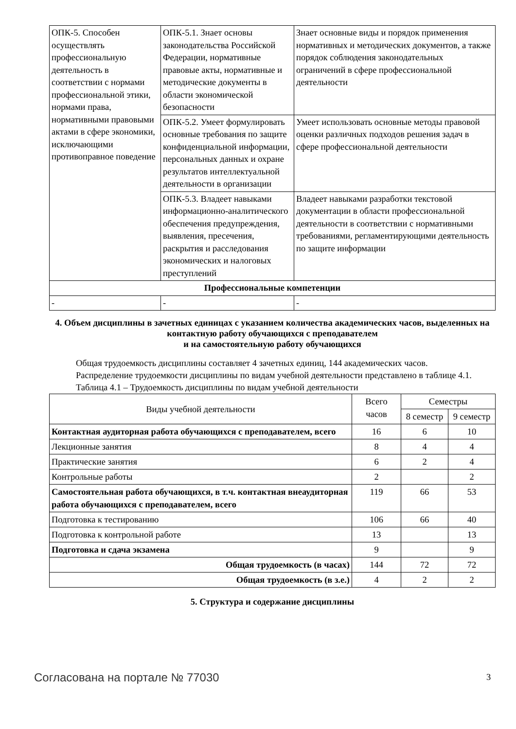| ОПК-5. Способен осуществлять профессиональную деятельность в соответствии с нормами профессиональной этики, нормами права, нормативными правовыми актами в сфере экономики, исключающими противоправное поведение | ОПК-5.1. Знает основы законодательства Российской Федерации, нормативные правовые акты, нормативные и методические документы в области экономической безопасности | Знает основные виды и порядок применения нормативных и методических документов, а также порядок соблюдения законодательных ограничений в сфере профессиональной деятельности |
| | ОПК-5.2. Умеет формулировать основные требования по защите конфиденциальной информации, персональных данных и охране результатов интеллектуальной деятельности в организации | Умеет использовать основные методы правовой оценки различных подходов решения задач в сфере профессиональной деятельности |
| | ОПК-5.3. Владеет навыками информационно-аналитического обеспечения предупреждения, выявления, пресечения, раскрытия и расследования экономических и налоговых преступлений | Владеет навыками разработки текстовой документации в области профессиональной деятельности в соответствии с нормативными требованиями, регламентирующими деятельность по защите информации |
| Профессиональные компетенции | | |
| - | - | - |
4. Объем дисциплины в зачетных единицах с указанием количества академических часов, выделенных на контактную работу обучающихся с преподавателем
и на самостоятельную работу обучающихся
Общая трудоемкость дисциплины составляет 4 зачетных единиц, 144 академических часов.
Распределение трудоемкости дисциплины по видам учебной деятельности представлено в таблице 4.1.
Таблица 4.1 – Трудоемкость дисциплины по видам учебной деятельности
| Виды учебной деятельности | Всего часов | Семестры | |
| --- | --- | --- | --- |
| | | 8 семестр | 9 семестр |
| Контактная аудиторная работа обучающихся с преподавателем, всего | 16 | 6 | 10 |
| Лекционные занятия | 8 | 4 | 4 |
| Практические занятия | 6 | 2 | 4 |
| Контрольные работы | 2 | | 2 |
| Самостоятельная работа обучающихся, в т.ч. контактная внеаудиторная работа обучающихся с преподавателем, всего | 119 | 66 | 53 |
| Подготовка к тестированию | 106 | 66 | 40 |
| Подготовка к контрольной работе | 13 | | 13 |
| Подготовка и сдача экзамена | 9 | | 9 |
| Общая трудоемкость (в часах) | 144 | 72 | 72 |
| Общая трудоемкость (в з.е.) | 4 | 2 | 2 |
5. Структура и содержание дисциплины
Согласована на портале № 77030 3